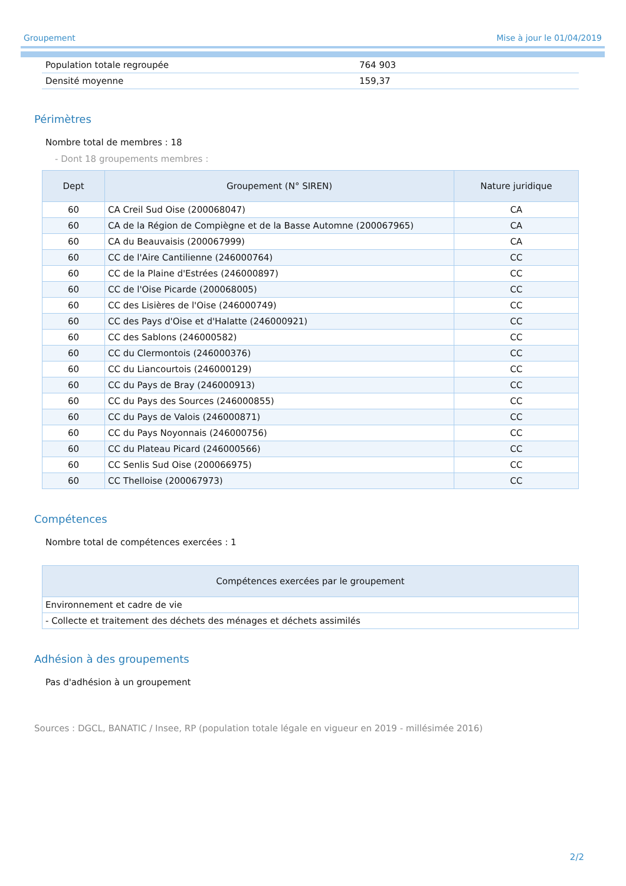Groupement Mise à jour le 01/04/2019
| Population totale regroupée | 764 903 |
| Densité moyenne | 159,37 |
Périmètres
Nombre total de membres : 18
- Dont 18 groupements membres :
| Dept | Groupement (N° SIREN) | Nature juridique |
| --- | --- | --- |
| 60 | CA Creil Sud Oise (200068047) | CA |
| 60 | CA de la Région de Compiègne et de la Basse Automne (200067965) | CA |
| 60 | CA du Beauvaisis (200067999) | CA |
| 60 | CC de l'Aire Cantilienne (246000764) | CC |
| 60 | CC de la Plaine d'Estrées (246000897) | CC |
| 60 | CC de l'Oise Picarde (200068005) | CC |
| 60 | CC des Lisières de l'Oise (246000749) | CC |
| 60 | CC des Pays d'Oise et d'Halatte (246000921) | CC |
| 60 | CC des Sablons (246000582) | CC |
| 60 | CC du Clermontois (246000376) | CC |
| 60 | CC du Liancourtois (246000129) | CC |
| 60 | CC du Pays de Bray (246000913) | CC |
| 60 | CC du Pays des Sources (246000855) | CC |
| 60 | CC du Pays de Valois (246000871) | CC |
| 60 | CC du Pays Noyonnais (246000756) | CC |
| 60 | CC du Plateau Picard (246000566) | CC |
| 60 | CC Senlis Sud Oise (200066975) | CC |
| 60 | CC Thelloise (200067973) | CC |
Compétences
Nombre total de compétences exercées : 1
| Compétences exercées par le groupement |
| --- |
| Environnement et cadre de vie |
| - Collecte et traitement des déchets des ménages et déchets assimilés |
Adhésion à des groupements
Pas d'adhésion à un groupement
Sources : DGCL, BANATIC / Insee, RP (population totale légale en vigueur en 2019 - millésimée 2016)
2/2